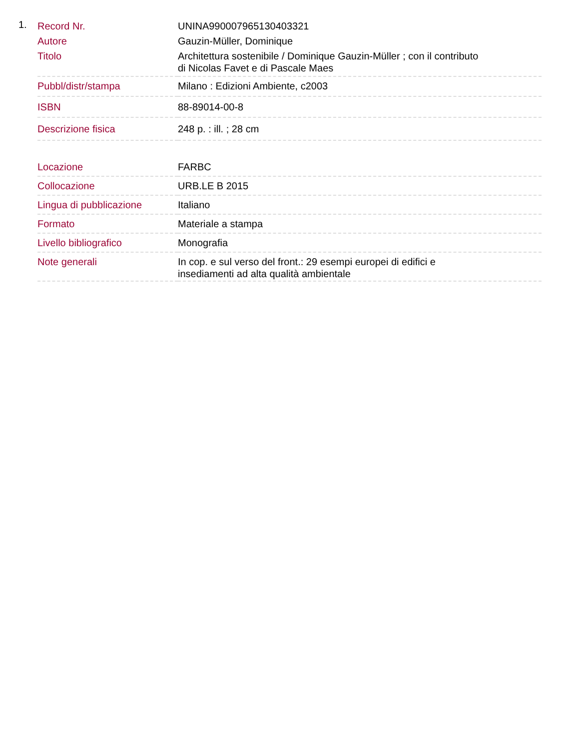1.
| Record Nr. | UNINA990007965130403321 |
| Autore | Gauzin-Müller, Dominique |
| Titolo | Architettura sostenibile / Dominique Gauzin-Müller ; con il contributo di Nicolas Favet e di Pascale Maes |
| Pubbl/distr/stampa | Milano : Edizioni Ambiente, c2003 |
| ISBN | 88-89014-00-8 |
| Descrizione fisica | 248 p. : ill. ; 28 cm |
| Locazione | FARBC |
| Collocazione | URB.LE B 2015 |
| Lingua di pubblicazione | Italiano |
| Formato | Materiale a stampa |
| Livello bibliografico | Monografia |
| Note generali | In cop. e sul verso del front.: 29 esempi europei di edifici e insediamenti ad alta qualità ambientale |